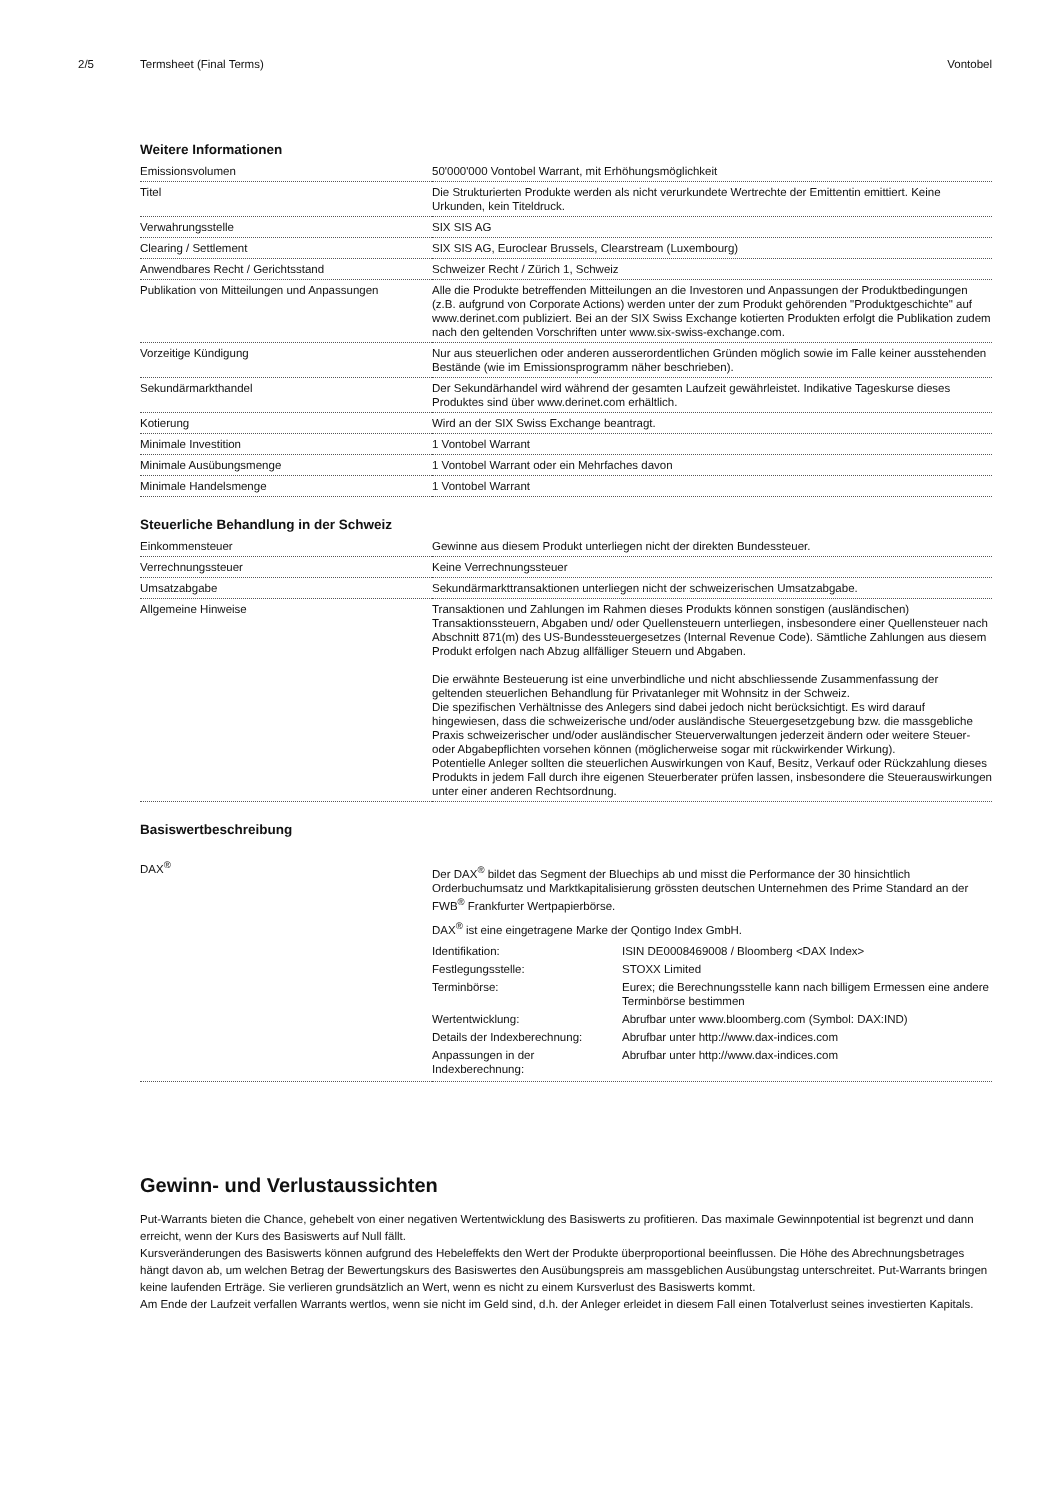2/5 Termsheet (Final Terms) Vontobel
Weitere Informationen
| Emissionsvolumen | 50'000'000 Vontobel Warrant, mit Erhöhungsmöglichkeit |
| Titel | Die Strukturierten Produkte werden als nicht verurkundete Wertrechte der Emittentin emittiert. Keine Urkunden, kein Titeldruck. |
| Verwahrungsstelle | SIX SIS AG |
| Clearing / Settlement | SIX SIS AG, Euroclear Brussels, Clearstream (Luxembourg) |
| Anwendbares Recht / Gerichtsstand | Schweizer Recht / Zürich 1, Schweiz |
| Publikation von Mitteilungen und Anpassungen | Alle die Produkte betreffenden Mitteilungen an die Investoren und Anpassungen der Produktbedingungen (z.B. aufgrund von Corporate Actions) werden unter der zum Produkt gehörenden "Produktgeschichte" auf www.derinet.com publiziert. Bei an der SIX Swiss Exchange kotierten Produkten erfolgt die Publikation zudem nach den geltenden Vorschriften unter www.six-swiss-exchange.com. |
| Vorzeitige Kündigung | Nur aus steuerlichen oder anderen ausserordentlichen Gründen möglich sowie im Falle keiner ausstehenden Bestände (wie im Emissionsprogramm näher beschrieben). |
| Sekundärmarkthandel | Der Sekundärhandel wird während der gesamten Laufzeit gewährleistet. Indikative Tageskurse dieses Produktes sind über www.derinet.com erhältlich. |
| Kotierung | Wird an der SIX Swiss Exchange beantragt. |
| Minimale Investition | 1 Vontobel Warrant |
| Minimale Ausübungsmenge | 1 Vontobel Warrant oder ein Mehrfaches davon |
| Minimale Handelsmenge | 1 Vontobel Warrant |
Steuerliche Behandlung in der Schweiz
| Einkommensteuer | Gewinne aus diesem Produkt unterliegen nicht der direkten Bundessteuer. |
| Verrechnungssteuer | Keine Verrechnungssteuer |
| Umsatzabgabe | Sekundärmarkttransaktionen unterliegen nicht der schweizerischen Umsatzabgabe. |
| Allgemeine Hinweise | Transaktionen und Zahlungen im Rahmen dieses Produkts können sonstigen (ausländischen) Transaktionssteuern, Abgaben und/ oder Quellensteuern unterliegen, insbesondere einer Quellensteuer nach Abschnitt 871(m) des US-Bundessteuergesetzes (Internal Revenue Code). Sämtliche Zahlungen aus diesem Produkt erfolgen nach Abzug allfälliger Steuern und Abgaben. Die erwähnte Besteuerung ist eine unverbindliche und nicht abschliessende Zusammenfassung der geltenden steuerlichen Behandlung für Privatanleger mit Wohnsitz in der Schweiz. Die spezifischen Verhältnisse des Anlegers sind dabei jedoch nicht berücksichtigt. Es wird darauf hingewiesen, dass die schweizerische und/oder ausländische Steuergesetzgebung bzw. die massgebliche Praxis schweizerischer und/oder ausländischer Steuerverwaltungen jederzeit ändern oder weitere Steuer- oder Abgabepflichten vorsehen können (möglicherweise sogar mit rückwirkender Wirkung). Potentielle Anleger sollten die steuerlichen Auswirkungen von Kauf, Besitz, Verkauf oder Rückzahlung dieses Produkts in jedem Fall durch ihre eigenen Steuerberater prüfen lassen, insbesondere die Steuerauswirkungen unter einer anderen Rechtsordnung. |
Basiswertbeschreibung
| DAX<sup>®</sup> | Der DAX<sup>®</sup> bildet das Segment der Bluechips ab und misst die Performance der 30 hinsichtlich Orderbuchumsatz und Marktkapitalisierung grössten deutschen Unternehmen des Prime Standard an der FWB<sup>®</sup> Frankfurter Wertpapierbörse. DAX<sup>®</sup> ist eine eingetragene Marke der Qontigo Index GmbH. / Identifikation: / ISIN DE0008469008 / Bloomberg <DAX Index> / / Festlegungsstelle: / STOXX Limited / / Terminbörse: / Eurex; die Berechnungsstelle kann nach billigem Ermessen eine andere Terminbörse bestimmen / / Wertentwicklung: / Abrufbar unter www.bloomberg.com (Symbol: DAX:IND) / / Details der Indexberechnung: / Abrufbar unter http://www.dax-indices.com / / Anpassungen in der Indexberechnung: / Abrufbar unter http://www.dax-indices.com / |
Gewinn- und Verlustaussichten
Put-Warrants bieten die Chance, gehebelt von einer negativen Wertentwicklung des Basiswerts zu profitieren. Das maximale Gewinnpotential ist begrenzt und dann erreicht, wenn der Kurs des Basiswerts auf Null fällt.
Kursveränderungen des Basiswerts können aufgrund des Hebeleffekts den Wert der Produkte überproportional beeinflussen. Die Höhe des Abrechnungsbetrages hängt davon ab, um welchen Betrag der Bewertungskurs des Basiswertes den Ausübungspreis am massgeblichen Ausübungstag unterschreitet. Put-Warrants bringen keine laufenden Erträge. Sie verlieren grundsätzlich an Wert, wenn es nicht zu einem Kursverlust des Basiswerts kommt.
Am Ende der Laufzeit verfallen Warrants wertlos, wenn sie nicht im Geld sind, d.h. der Anleger erleidet in diesem Fall einen Totalverlust seines investierten Kapitals.